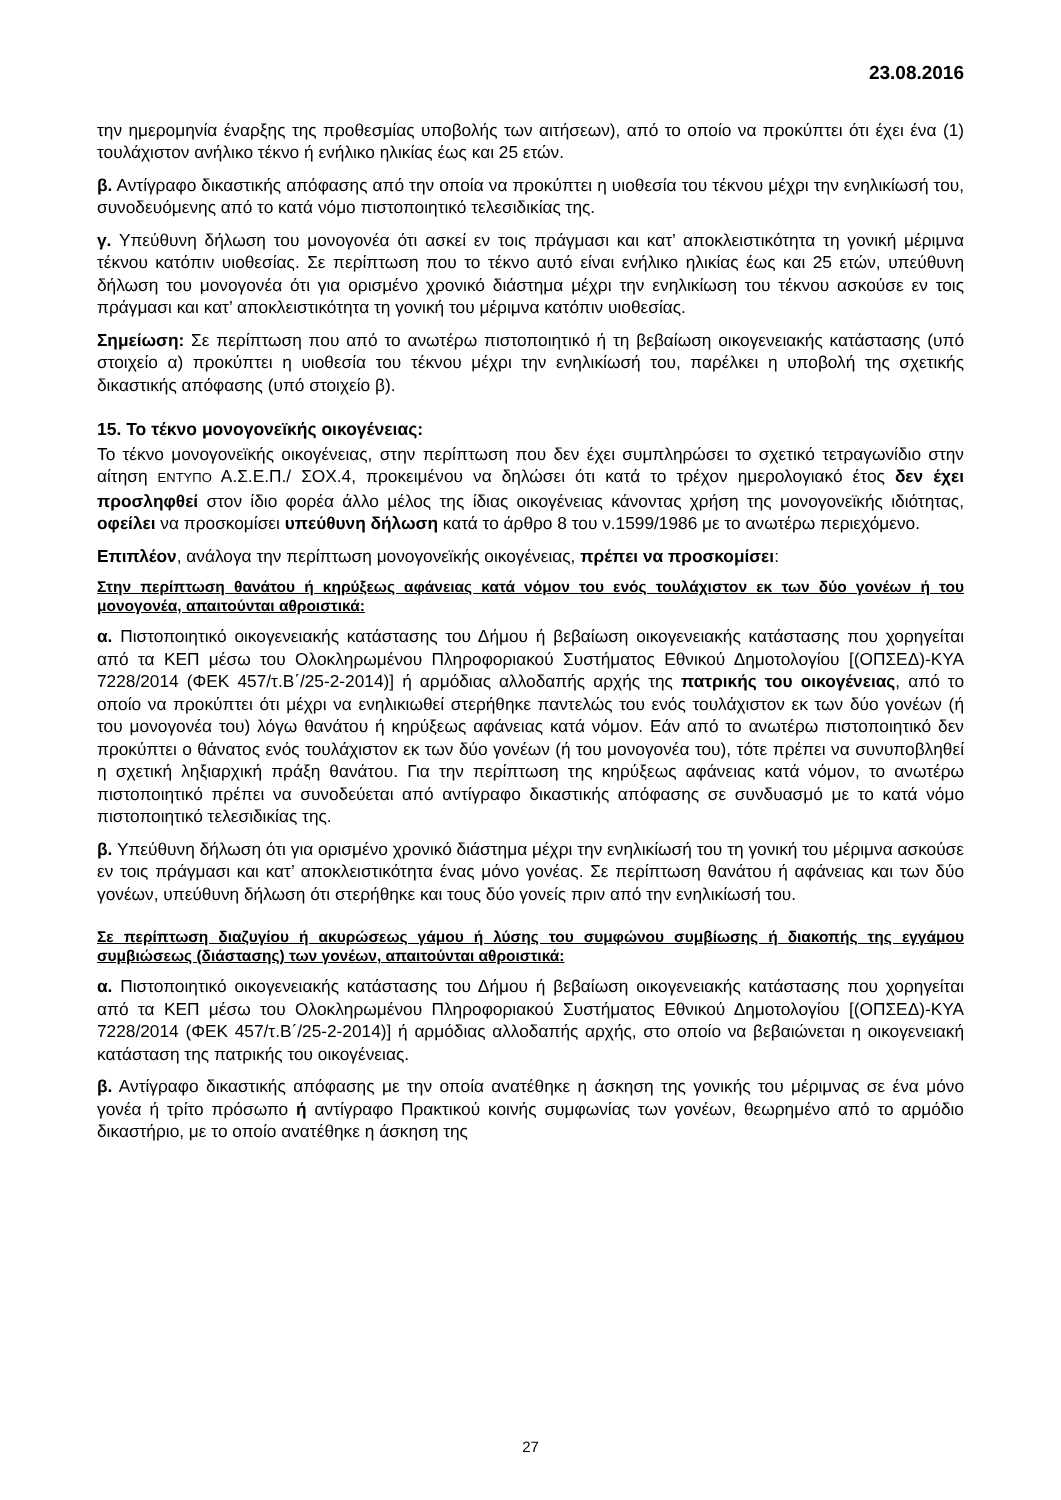23.08.2016
την ημερομηνία έναρξης της προθεσμίας υποβολής των αιτήσεων), από το οποίο να προκύπτει ότι έχει ένα (1) τουλάχιστον ανήλικο τέκνο ή ενήλικο ηλικίας έως και 25 ετών.
β. Αντίγραφο δικαστικής απόφασης από την οποία να προκύπτει η υιοθεσία του τέκνου μέχρι την ενηλικίωσή του, συνοδευόμενης από το κατά νόμο πιστοποιητικό τελεσιδικίας της.
γ. Υπεύθυνη δήλωση του μονογονέα ότι ασκεί εν τοις πράγμασι και κατ’ αποκλειστικότητα τη γονική μέριμνα τέκνου κατόπιν υιοθεσίας. Σε περίπτωση που το τέκνο αυτό είναι ενήλικο ηλικίας έως και 25 ετών, υπεύθυνη δήλωση του μονογονέα ότι για ορισμένο χρονικό διάστημα μέχρι την ενηλικίωση του τέκνου ασκούσε εν τοις πράγμασι και κατ’ αποκλειστικότητα τη γονική του μέριμνα κατόπιν υιοθεσίας.
Σημείωση: Σε περίπτωση που από το ανωτέρω πιστοποιητικό ή τη βεβαίωση οικογενειακής κατάστασης (υπό στοιχείο α) προκύπτει η υιοθεσία του τέκνου μέχρι την ενηλικίωσή του, παρέλκει η υποβολή της σχετικής δικαστικής απόφασης (υπό στοιχείο β).
15. Το τέκνο μονογονεϊκής οικογένειας:
Το τέκνο μονογονεϊκής οικογένειας, στην περίπτωση που δεν έχει συμπληρώσει το σχετικό τετραγωνίδιο στην αίτηση ΕΝΤΥΠΟ Α.Σ.Ε.Π./ ΣΟΧ.4, προκειμένου να δηλώσει ότι κατά το τρέχον ημερολογιακό έτος δεν έχει προσληφθεί στον ίδιο φορέα άλλο μέλος της ίδιας οικογένειας κάνοντας χρήση της μονογονεϊκής ιδιότητας, οφείλει να προσκομίσει υπεύθυνη δήλωση κατά το άρθρο 8 του ν.1599/1986 με το ανωτέρω περιεχόμενο.
Επιπλέον, ανάλογα την περίπτωση μονογονεϊκής οικογένειας, πρέπει να προσκομίσει:
Στην περίπτωση θανάτου ή κηρύξεως αφάνειας κατά νόμον του ενός τουλάχιστον εκ των δύο γονέων ή του μονογονέα, απαιτούνται αθροιστικά:
α. Πιστοποιητικό οικογενειακής κατάστασης του Δήμου ή βεβαίωση οικογενειακής κατάστασης που χορηγείται από τα ΚΕΠ μέσω του Ολοκληρωμένου Πληροφοριακού Συστήματος Εθνικού Δημοτολογίου [(ΟΠΣΕΔ)-ΚΥΑ 7228/2014 (ΦΕΚ 457/τ.Β΄/25-2-2014)] ή αρμόδιας αλλοδαπής αρχής της πατρικής του οικογένειας, από το οποίο να προκύπτει ότι μέχρι να ενηλικιωθεί στερήθηκε παντελώς του ενός τουλάχιστον εκ των δύο γονέων (ή του μονογονέα του) λόγω θανάτου ή κηρύξεως αφάνειας κατά νόμον. Εάν από το ανωτέρω πιστοποιητικό δεν προκύπτει ο θάνατος ενός τουλάχιστον εκ των δύο γονέων (ή του μονογονέα του), τότε πρέπει να συνυποβληθεί η σχετική ληξιαρχική πράξη θανάτου. Για την περίπτωση της κηρύξεως αφάνειας κατά νόμον, το ανωτέρω πιστοποιητικό πρέπει να συνοδεύεται από αντίγραφο δικαστικής απόφασης σε συνδυασμό με το κατά νόμο πιστοποιητικό τελεσιδικίας της.
β. Υπεύθυνη δήλωση ότι για ορισμένο χρονικό διάστημα μέχρι την ενηλικίωσή του τη γονική του μέριμνα ασκούσε εν τοις πράγμασι και κατ’ αποκλειστικότητα ένας μόνο γονέας. Σε περίπτωση θανάτου ή αφάνειας και των δύο γονέων, υπεύθυνη δήλωση ότι στερήθηκε και τους δύο γονείς πριν από την ενηλικίωσή του.
Σε περίπτωση διαζυγίου ή ακυρώσεως γάμου ή λύσης του συμφώνου συμβίωσης ή διακοπής της εγγάμου συμβιώσεως (διάστασης) των γονέων, απαιτούνται αθροιστικά:
α. Πιστοποιητικό οικογενειακής κατάστασης του Δήμου ή βεβαίωση οικογενειακής κατάστασης που χορηγείται από τα ΚΕΠ μέσω του Ολοκληρωμένου Πληροφοριακού Συστήματος Εθνικού Δημοτολογίου [(ΟΠΣΕΔ)-ΚΥΑ 7228/2014 (ΦΕΚ 457/τ.Β΄/25-2-2014)] ή αρμόδιας αλλοδαπής αρχής, στο οποίο να βεβαιώνεται η οικογενειακή κατάσταση της πατρικής του οικογένειας.
β. Αντίγραφο δικαστικής απόφασης με την οποία ανατέθηκε η άσκηση της γονικής του μέριμνας σε ένα μόνο γονέα ή τρίτο πρόσωπο ή αντίγραφο Πρακτικού κοινής συμφωνίας των γονέων, θεωρημένο από το αρμόδιο δικαστήριο, με το οποίο ανατέθηκε η άσκηση της
27